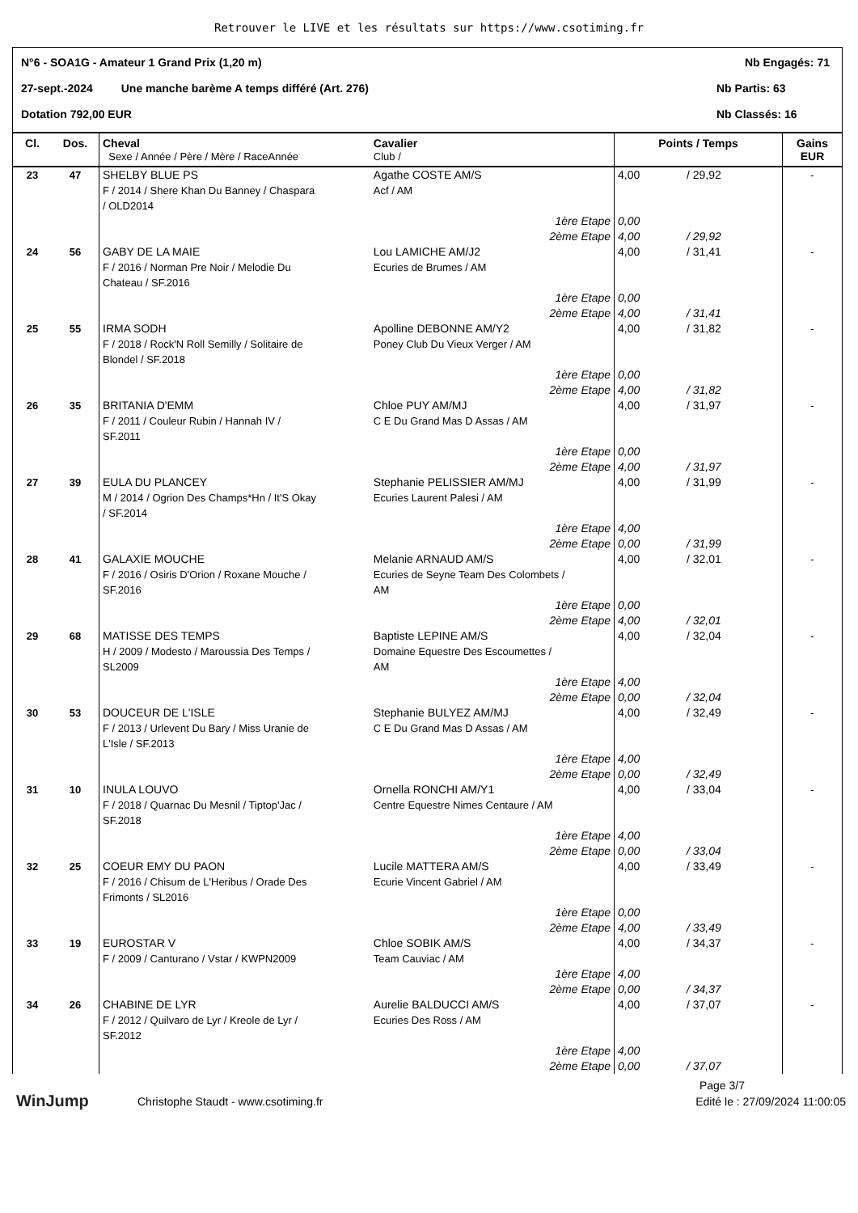Retrouver le LIVE et les résultats sur https://www.csotiming.fr
N°6 - SOA1G - Amateur 1 Grand Prix (1,20 m) Nb Engagés: 71
27-sept.-2024 Une manche barème A temps différé (Art. 276) Nb Partis: 63
Dotation 792,00 EUR Nb Classés: 16
| Cl. | Dos. | Cheval Sexe / Année / Père / Mère / RaceAnnée | Cavalier Club / | Points / Temps | | Gains EUR |
| --- | --- | --- | --- | --- | --- | --- |
| 23 | 47 | SHELBY BLUE PS F / 2014 / Shere Khan Du Banney / Chaspara / OLD2014 | Agathe COSTE AM/S Acf / AM | 4,00 | / 29,92 | - |
| | | | 1ère Etape 2ème Etape | 0,00 4,00 | / 29,92 | |
| 24 | 56 | GABY DE LA MAIE F / 2016 / Norman Pre Noir / Melodie Du Chateau / SF.2016 | Lou LAMICHE AM/J2 Ecuries de Brumes / AM | 4,00 | / 31,41 | - |
| | | | 1ère Etape 2ème Etape | 0,00 4,00 | / 31,41 | |
| 25 | 55 | IRMA SODH F / 2018 / Rock'N Roll Semilly / Solitaire de Blondel / SF.2018 | Apolline DEBONNE AM/Y2 Poney Club Du Vieux Verger / AM | 4,00 | / 31,82 | - |
| | | | 1ère Etape 2ème Etape | 0,00 4,00 | / 31,82 | |
| 26 | 35 | BRITANIA D'EMM F / 2011 / Couleur Rubin / Hannah IV / SF.2011 | Chloe PUY AM/MJ C E Du Grand Mas D Assas / AM | 4,00 | / 31,97 | - |
| | | | 1ère Etape 2ème Etape | 0,00 4,00 | / 31,97 | |
| 27 | 39 | EULA DU PLANCEY M / 2014 / Ogrion Des Champs*Hn / It'S Okay / SF.2014 | Stephanie PELISSIER AM/MJ Ecuries Laurent Palesi / AM | 4,00 | / 31,99 | - |
| | | | 1ère Etape 2ème Etape | 4,00 0,00 | / 31,99 | |
| 28 | 41 | GALAXIE MOUCHE F / 2016 / Osiris D'Orion / Roxane Mouche / SF.2016 | Melanie ARNAUD AM/S Ecuries de Seyne Team Des Colombets / AM | 4,00 | / 32,01 | - |
| | | | 1ère Etape 2ème Etape | 0,00 4,00 | / 32,01 | |
| 29 | 68 | MATISSE DES TEMPS H / 2009 / Modesto / Maroussia Des Temps / SL2009 | Baptiste LEPINE AM/S Domaine Equestre Des Escoumettes / AM | 4,00 | / 32,04 | - |
| | | | 1ère Etape 2ème Etape | 4,00 0,00 | / 32,04 | |
| 30 | 53 | DOUCEUR DE L'ISLE F / 2013 / Urlevent Du Bary / Miss Uranie de L'Isle / SF.2013 | Stephanie BULYEZ AM/MJ C E Du Grand Mas D Assas / AM | 4,00 | / 32,49 | - |
| | | | 1ère Etape 2ème Etape | 4,00 0,00 | / 32,49 | |
| 31 | 10 | INULA LOUVO F / 2018 / Quarnac Du Mesnil / Tiptop'Jac / SF.2018 | Ornella RONCHI AM/Y1 Centre Equestre Nimes Centaure / AM | 4,00 | / 33,04 | - |
| | | | 1ère Etape 2ème Etape | 4,00 0,00 | / 33,04 | |
| 32 | 25 | COEUR EMY DU PAON F / 2016 / Chisum de L'Heribus / Orade Des Frimonts / SL2016 | Lucile MATTERA AM/S Ecurie Vincent Gabriel / AM | 4,00 | / 33,49 | - |
| | | | 1ère Etape 2ème Etape | 0,00 4,00 | / 33,49 | |
| 33 | 19 | EUROSTAR V F / 2009 / Canturano / Vstar / KWPN2009 | Chloe SOBIK AM/S Team Cauviac / AM | 4,00 | / 34,37 | - |
| | | | 1ère Etape 2ème Etape | 4,00 0,00 | / 34,37 | |
| 34 | 26 | CHABINE DE LYR F / 2012 / Quilvaro de Lyr / Kreole de Lyr / SF.2012 | Aurelie BALDUCCI AM/S Ecuries Des Ross / AM | 4,00 | / 37,07 | - |
| | | | 1ère Etape 2ème Etape | 4,00 0,00 | / 37,07 | |
Page 3/7
WinJump Christophe Staudt - www.csotiming.fr Edité le : 27/09/2024 11:00:05